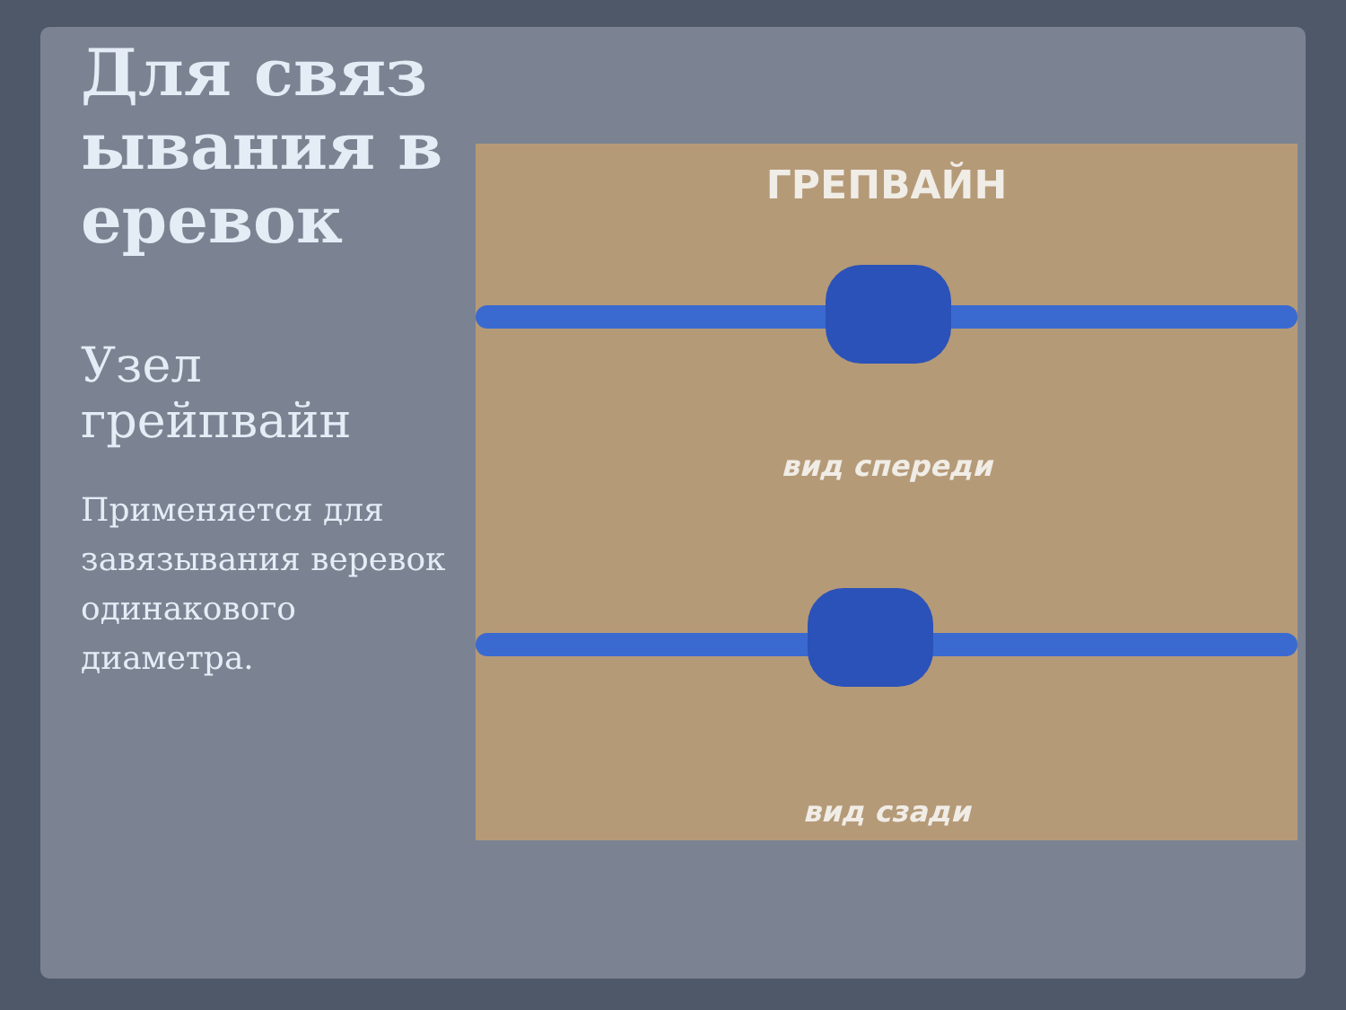Для связывания веревок
Узел грейпвайн
Применяется для завязывания веревок одинакового диаметра.
ГРЕПВАЙН
вид спереди
вид сзади